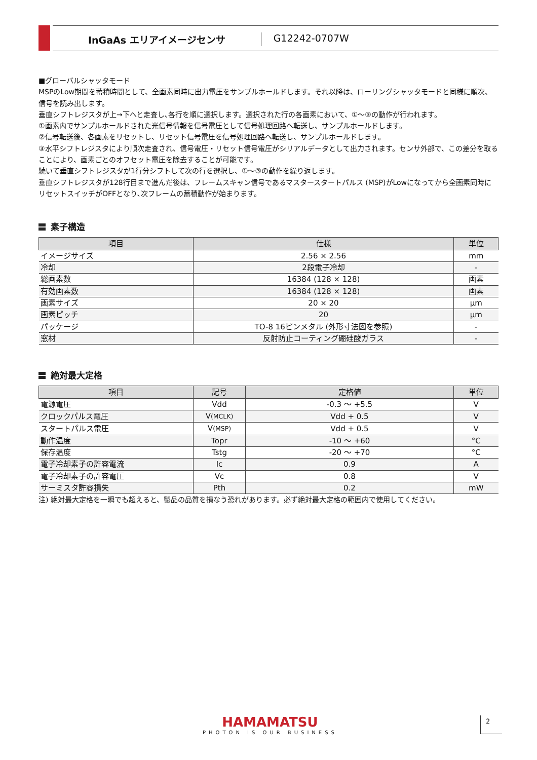InGaAs エリアイメージセンサ G12242-0707W
■グローバルシャッタモード
MSPのLow期間を蓄積時間として、全画素同時に出力電圧をサンプルホールドします。それ以降は、ローリングシャッタモードと同様に順次、信号を読み出します。
垂直シフトレジスタが上→下へと走査し､各行を順に選択します。選択された行の各画素において、①～③の動作が行われます。
①画素内でサンプルホールドされた光信号情報を信号電圧として信号処理回路へ転送し、サンプルホールドします。
②信号転送後、各画素をリセットし、リセット信号電圧を信号処理回路へ転送し、サンプルホールドします。
③水平シフトレジスタにより順次走査され、信号電圧・リセット信号電圧がシリアルデータとして出力されます。センサ外部で、この差分を取ることにより、画素ごとのオフセット電圧を除去することが可能です。
続いて垂直シフトレジスタが1行分シフトして次の行を選択し、①～③の動作を繰り返します。
垂直シフトレジスタが128行目まで進んだ後は、フレームスキャン信号であるマスタースタートパルス (MSP)がLowになってから全画素同時にリセットスイッチがOFFとなり､次フレームの蓄積動作が始まります。
素子構造
| 項目 | 仕様 | 単位 |
| --- | --- | --- |
| イメージサイズ | 2.56 × 2.56 | mm |
| 冷却 | 2段電子冷却 | - |
| 総画素数 | 16384 (128 × 128) | 画素 |
| 有効画素数 | 16384 (128 × 128) | 画素 |
| 画素サイズ | 20 × 20 | μm |
| 画素ピッチ | 20 | μm |
| パッケージ | TO-8 16ピンメタル (外形寸法図を参照) | - |
| 窓材 | 反射防止コーティング硼硅酸ガラス | - |
絶対最大定格
| 項目 | 記号 | 定格値 | 単位 |
| --- | --- | --- | --- |
| 電源電圧 | Vdd | -0.3 ～ +5.5 | V |
| クロックパルス電圧 | V (MCLK) | Vdd + 0.5 | V |
| スタートパルス電圧 | V (MSP) | Vdd + 0.5 | V |
| 動作温度 | Topr | -10 ～ +60 | °C |
| 保存温度 | Tstg | -20 ～ +70 | °C |
| 電子冷却素子の許容電流 | Ic | 0.9 | A |
| 電子冷却素子の許容電圧 | Vc | 0.8 | V |
| サーミスタ許容損失 | Pth | 0.2 | mW |
注) 絶対最大定格を一瞬でも超えると、製品の品質を損なう恐れがあります。必ず絶対最大定格の範囲内で使用してください。
HAMAMATSU
PHOTON IS OUR BUSINESS
2